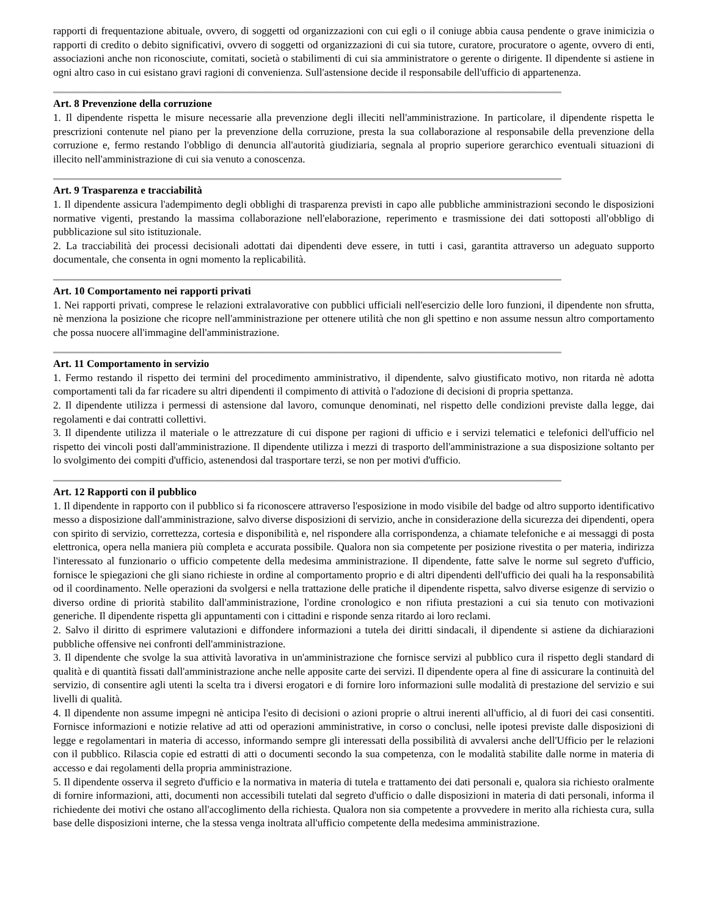rapporti di frequentazione abituale, ovvero, di soggetti od organizzazioni con cui egli o il coniuge abbia causa pendente o grave inimicizia o rapporti di credito o debito significativi, ovvero di soggetti od organizzazioni di cui sia tutore, curatore, procuratore o agente, ovvero di enti, associazioni anche non riconosciute, comitati, società o stabilimenti di cui sia amministratore o gerente o dirigente. Il dipendente si astiene in ogni altro caso in cui esistano gravi ragioni di convenienza. Sull'astensione decide il responsabile dell'ufficio di appartenenza.
Art. 8 Prevenzione della corruzione
1. Il dipendente rispetta le misure necessarie alla prevenzione degli illeciti nell'amministrazione. In particolare, il dipendente rispetta le prescrizioni contenute nel piano per la prevenzione della corruzione, presta la sua collaborazione al responsabile della prevenzione della corruzione e, fermo restando l'obbligo di denuncia all'autorità giudiziaria, segnala al proprio superiore gerarchico eventuali situazioni di illecito nell'amministrazione di cui sia venuto a conoscenza.
Art. 9 Trasparenza e tracciabilità
1. Il dipendente assicura l'adempimento degli obblighi di trasparenza previsti in capo alle pubbliche amministrazioni secondo le disposizioni normative vigenti, prestando la massima collaborazione nell'elaborazione, reperimento e trasmissione dei dati sottoposti all'obbligo di pubblicazione sul sito istituzionale.
2. La tracciabilità dei processi decisionali adottati dai dipendenti deve essere, in tutti i casi, garantita attraverso un adeguato supporto documentale, che consenta in ogni momento la replicabilità.
Art. 10 Comportamento nei rapporti privati
1. Nei rapporti privati, comprese le relazioni extralavorative con pubblici ufficiali nell'esercizio delle loro funzioni, il dipendente non sfrutta, nè menziona la posizione che ricopre nell'amministrazione per ottenere utilità che non gli spettino e non assume nessun altro comportamento che possa nuocere all'immagine dell'amministrazione.
Art. 11 Comportamento in servizio
1. Fermo restando il rispetto dei termini del procedimento amministrativo, il dipendente, salvo giustificato motivo, non ritarda nè adotta comportamenti tali da far ricadere su altri dipendenti il compimento di attività o l'adozione di decisioni di propria spettanza.
2. Il dipendente utilizza i permessi di astensione dal lavoro, comunque denominati, nel rispetto delle condizioni previste dalla legge, dai regolamenti e dai contratti collettivi.
3. Il dipendente utilizza il materiale o le attrezzature di cui dispone per ragioni di ufficio e i servizi telematici e telefonici dell'ufficio nel rispetto dei vincoli posti dall'amministrazione. Il dipendente utilizza i mezzi di trasporto dell'amministrazione a sua disposizione soltanto per lo svolgimento dei compiti d'ufficio, astenendosi dal trasportare terzi, se non per motivi d'ufficio.
Art. 12 Rapporti con il pubblico
1. Il dipendente in rapporto con il pubblico si fa riconoscere attraverso l'esposizione in modo visibile del badge od altro supporto identificativo messo a disposizione dall'amministrazione, salvo diverse disposizioni di servizio, anche in considerazione della sicurezza dei dipendenti, opera con spirito di servizio, correttezza, cortesia e disponibilità e, nel rispondere alla corrispondenza, a chiamate telefoniche e ai messaggi di posta elettronica, opera nella maniera più completa e accurata possibile. Qualora non sia competente per posizione rivestita o per materia, indirizza l'interessato al funzionario o ufficio competente della medesima amministrazione. Il dipendente, fatte salve le norme sul segreto d'ufficio, fornisce le spiegazioni che gli siano richieste in ordine al comportamento proprio e di altri dipendenti dell'ufficio dei quali ha la responsabilità od il coordinamento. Nelle operazioni da svolgersi e nella trattazione delle pratiche il dipendente rispetta, salvo diverse esigenze di servizio o diverso ordine di priorità stabilito dall'amministrazione, l'ordine cronologico e non rifiuta prestazioni a cui sia tenuto con motivazioni generiche. Il dipendente rispetta gli appuntamenti con i cittadini e risponde senza ritardo ai loro reclami.
2. Salvo il diritto di esprimere valutazioni e diffondere informazioni a tutela dei diritti sindacali, il dipendente si astiene da dichiarazioni pubbliche offensive nei confronti dell'amministrazione.
3. Il dipendente che svolge la sua attività lavorativa in un'amministrazione che fornisce servizi al pubblico cura il rispetto degli standard di qualità e di quantità fissati dall'amministrazione anche nelle apposite carte dei servizi. Il dipendente opera al fine di assicurare la continuità del servizio, di consentire agli utenti la scelta tra i diversi erogatori e di fornire loro informazioni sulle modalità di prestazione del servizio e sui livelli di qualità.
4. Il dipendente non assume impegni nè anticipa l'esito di decisioni o azioni proprie o altrui inerenti all'ufficio, al di fuori dei casi consentiti. Fornisce informazioni e notizie relative ad atti od operazioni amministrative, in corso o conclusi, nelle ipotesi previste dalle disposizioni di legge e regolamentari in materia di accesso, informando sempre gli interessati della possibilità di avvalersi anche dell'Ufficio per le relazioni con il pubblico. Rilascia copie ed estratti di atti o documenti secondo la sua competenza, con le modalità stabilite dalle norme in materia di accesso e dai regolamenti della propria amministrazione.
5. Il dipendente osserva il segreto d'ufficio e la normativa in materia di tutela e trattamento dei dati personali e, qualora sia richiesto oralmente di fornire informazioni, atti, documenti non accessibili tutelati dal segreto d'ufficio o dalle disposizioni in materia di dati personali, informa il richiedente dei motivi che ostano all'accoglimento della richiesta. Qualora non sia competente a provvedere in merito alla richiesta cura, sulla base delle disposizioni interne, che la stessa venga inoltrata all'ufficio competente della medesima amministrazione.